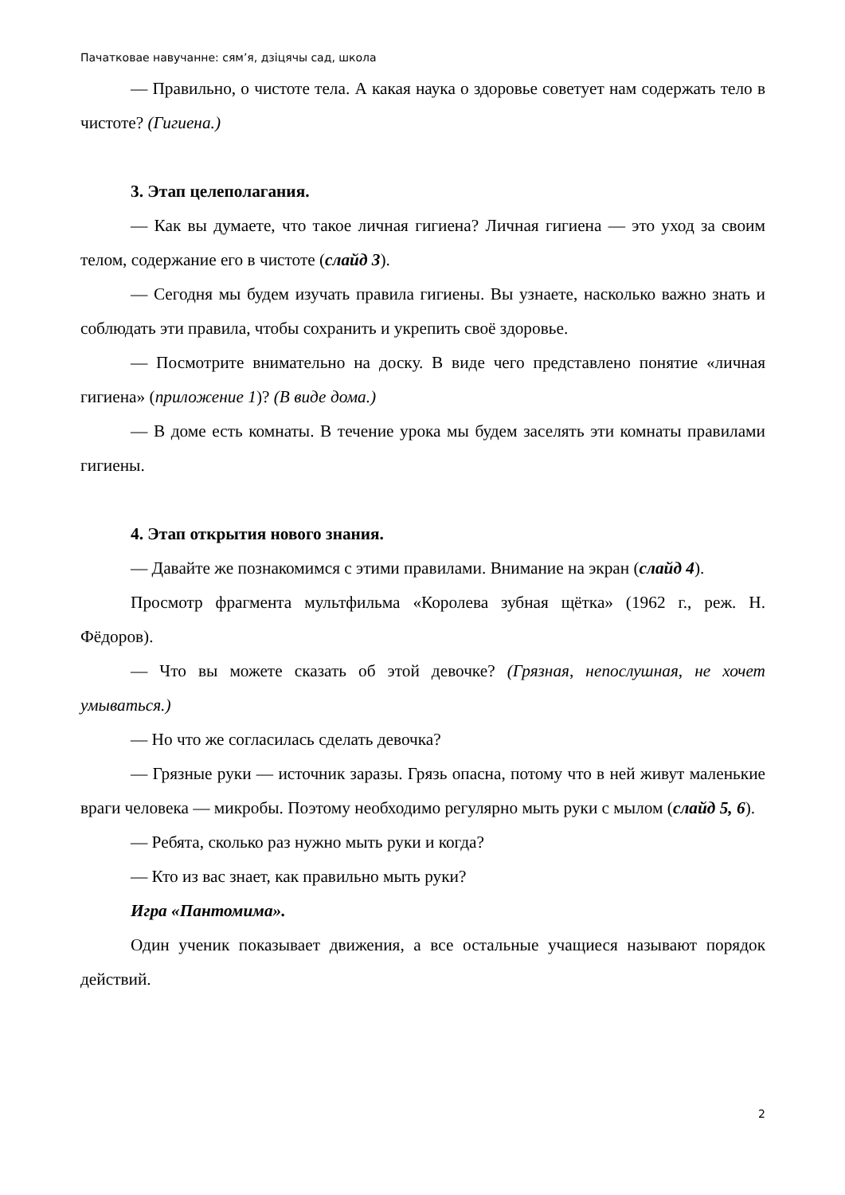Пачатковае навучанне: сям’я, дзіцячы сад, школа
— Правильно, о чистоте тела. А какая наука о здоровье советует нам содержать тело в чистоте? (Гигиена.)
3. Этап целеполагания.
— Как вы думаете, что такое личная гигиена? Личная гигиена — это уход за своим телом, содержание его в чистоте (слайд 3).
— Сегодня мы будем изучать правила гигиены. Вы узнаете, насколько важно знать и соблюдать эти правила, чтобы сохранить и укрепить своё здоровье.
— Посмотрите внимательно на доску. В виде чего представлено понятие «личная гигиена» (приложение 1)? (В виде дома.)
— В доме есть комнаты. В течение урока мы будем заселять эти комнаты правилами гигиены.
4. Этап открытия нового знания.
— Давайте же познакомимся с этими правилами. Внимание на экран (слайд 4).
Просмотр фрагмента мультфильма «Королева зубная щётка» (1962 г., реж. Н. Фёдоров).
— Что вы можете сказать об этой девочке? (Грязная, непослушная, не хочет умываться.)
— Но что же согласилась сделать девочка?
— Грязные руки — источник заразы. Грязь опасна, потому что в ней живут маленькие враги человека — микробы. Поэтому необходимо регулярно мыть руки с мылом (слайд 5, 6).
— Ребята, сколько раз нужно мыть руки и когда?
— Кто из вас знает, как правильно мыть руки?
Игра «Пантомима».
Один ученик показывает движения, а все остальные учащиеся называют порядок действий.
2